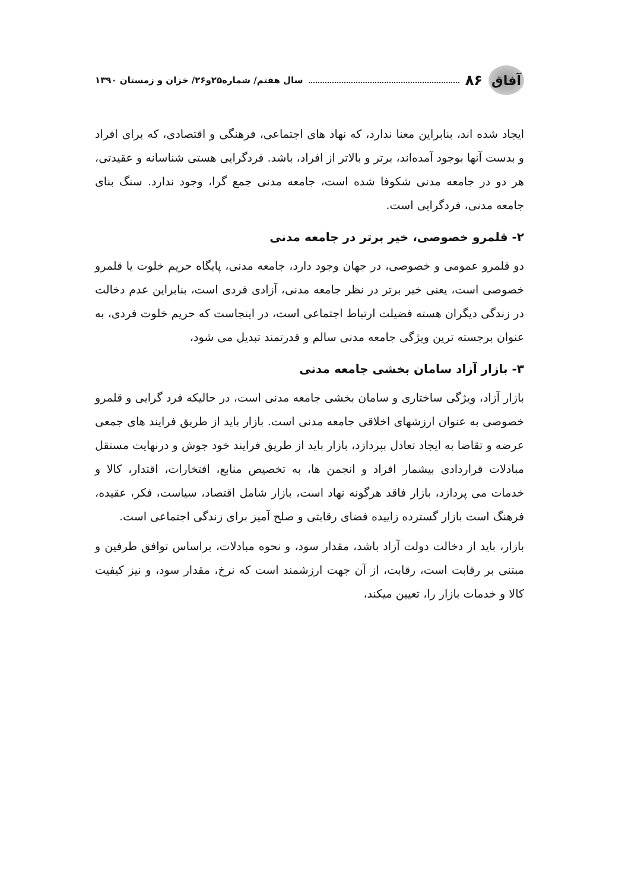آفاق
۸۶ سال هفتم/ شماره۲۵و۲۶/ خزان و زمستان ۱۳۹۰
ایجاد شده اند، بنابراین معنا ندارد، که نهاد های اجتماعی، فرهنگی و اقتصادی، که برای افراد و بدست آنها بوجود آمده‌اند، برتر و بالاتر از افراد، باشد. فردگرایی هستی شناسانه و عقیدتی، هر دو در جامعه مدنی شکوفا شده است، جامعه مدنی جمع گرا، وجود ندارد. سنگ بنای جامعه مدنی، فردگرایی است.
۲- قلمرو خصوصی، خیر برتر در جامعه مدنی
دو قلمرو عمومی و خصوصی، در جهان وجود دارد، جامعه مدنی، پایگاه حریم خلوت یا قلمرو خصوصی است، یعنی خیر برتر در نظر جامعه مدنی، آزادی فردی است، بنابراین عدم دخالت در زندگی دیگران هسته فضیلت ارتباط اجتماعی است، در اینجاست که حریم خلوت فردی، به عنوان برجسته ترین ویژگی جامعه مدنی سالم و قدرتمند تبدیل می شود،
۳- بازار آزاد سامان بخشی جامعه مدنی
بازار آزاد، ویژگی ساختاری و سامان بخشی جامعه مدنی است، در حالیکه فرد گرایی و قلمرو خصوصی به عنوان ارزشهای اخلاقی جامعه مدنی است. بازار باید از طریق فرایند های جمعی عرضه و تقاضا به ایجاد تعادل بپردازد، بازار باید از طریق فرایند خود جوش و درنهایت مستقل مبادلات قراردادی بیشمار افراد و انجمن ها، به تخصیص منابع، افتخارات، اقتدار، کالا و خدمات می پردازد، بازار فاقد هرگونه نهاد است، بازار شامل اقتصاد، سیاست، فکر، عقیده، فرهنگ است بازار گسترده زاییده فضای رقابتی و صلح آمیز برای زندگی اجتماعی است.
بازار، باید از دخالت دولت آزاد باشد، مقدار سود، و نحوه مبادلات، براساس توافق طرفین و مبتنی بر رقابت است، رقابت، از آن جهت ارزشمند است که نرخ، مقدار سود، و نیز کیفیت کالا و خدمات بازار را، تعیین میکند،